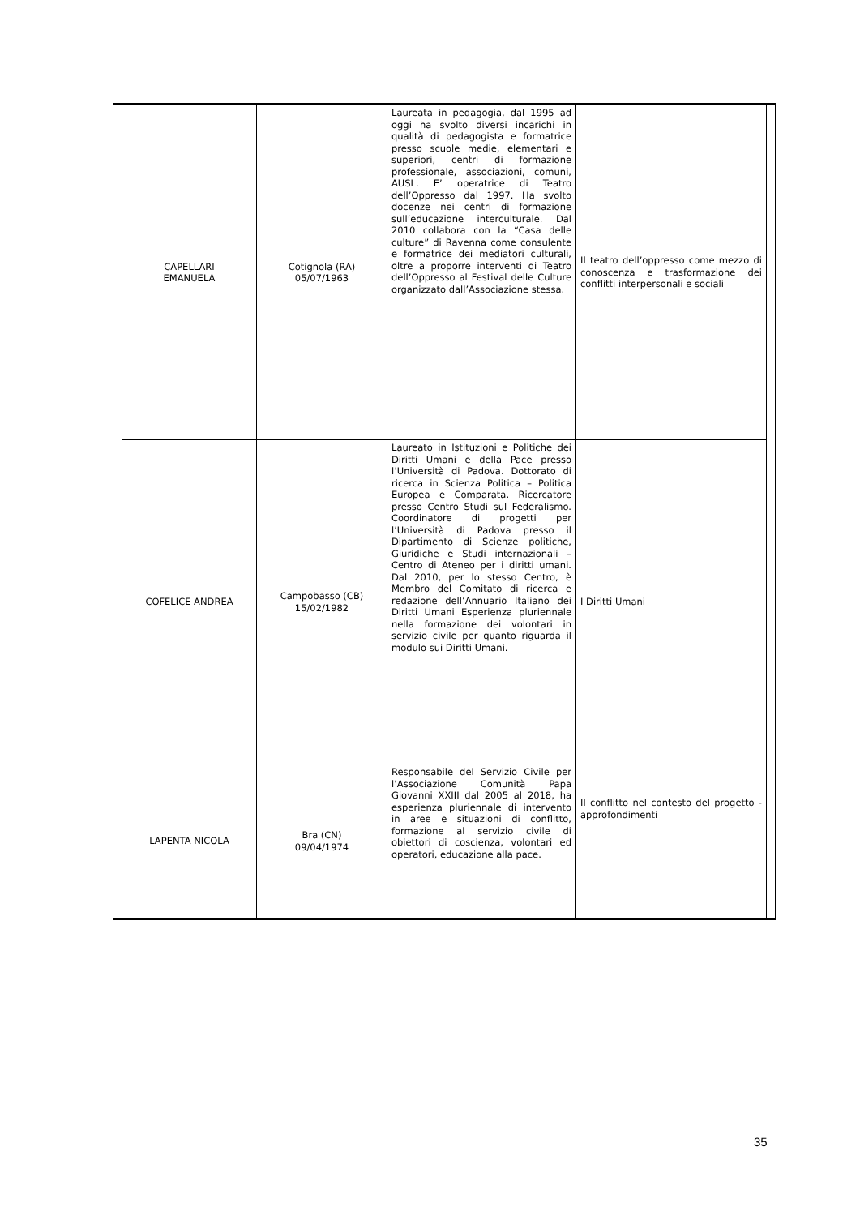| CAPELLARI EMANUELA | Cotignola (RA) 05/07/1963 | Laureata in pedagogia, dal 1995 ad oggi ha svolto diversi incarichi in qualità di pedagogista e formatrice presso scuole medie, elementari e superiori, centri di formazione professionale, associazioni, comuni, AUSL. E’ operatrice di Teatro dell’Oppresso dal 1997. Ha svolto docenze nei centri di formazione sull’educazione interculturale. Dal 2010 collabora con la “Casa delle culture” di Ravenna come consulente e formatrice dei mediatori culturali, oltre a proporre interventi di Teatro dell’Oppresso al Festival delle Culture organizzato dall’Associazione stessa. | Il teatro dell’oppresso come mezzo di conoscenza e trasformazione dei conflitti interpersonali e sociali |
| COFELICE ANDREA | Campobasso (CB) 15/02/1982 | Laureato in Istituzioni e Politiche dei Diritti Umani e della Pace presso l’Università di Padova. Dottorato di ricerca in Scienza Politica – Politica Europea e Comparata. Ricercatore presso Centro Studi sul Federalismo. Coordinatore di progetti per l’Università di Padova presso il Dipartimento di Scienze politiche, Giuridiche e Studi internazionali – Centro di Ateneo per i diritti umani. Dal 2010, per lo stesso Centro, è Membro del Comitato di ricerca e redazione dell’Annuario Italiano dei Diritti Umani Esperienza pluriennale nella formazione dei volontari in servizio civile per quanto riguarda il modulo sui Diritti Umani. | I Diritti Umani |
| LAPENTA NICOLA | Bra (CN) 09/04/1974 | Responsabile del Servizio Civile per l’Associazione Comunità Papa Giovanni XXIII dal 2005 al 2018, ha esperienza pluriennale di intervento in aree e situazioni di conflitto, formazione al servizio civile di obiettori di coscienza, volontari ed operatori, educazione alla pace. | Il conflitto nel contesto del progetto - approfondimenti |
35